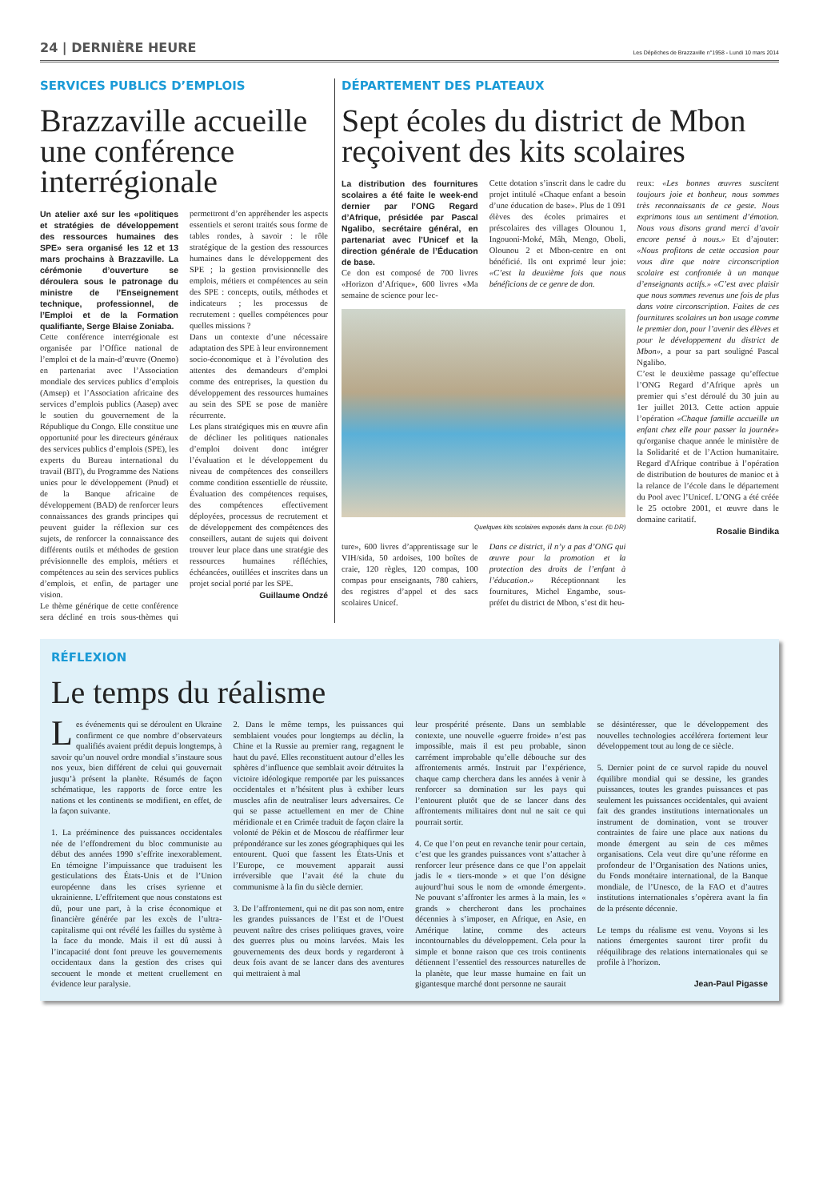24 | DERNIÈRE HEURE Les Dépêches de Brazzaville n°1958 - Lundi 10 mars 2014
SERVICES PUBLICS D’EMPLOIS
Brazzaville accueille une conférence interrégionale
Un atelier axé sur les «politiques et stratégies de développement des ressources humaines des SPE» sera organisé les 12 et 13 mars prochains à Brazzaville. La cérémonie d’ouverture se déroulera sous le patronage du ministre de l’Enseignement technique, professionnel, de l’Emploi et de la Formation qualifiante, Serge Blaise Zoniaba.
Cette conférence interrégionale est organisée par l’Office national de l’emploi et de la main-d’œuvre (Onemo) en partenariat avec l’Association mondiale des services publics d’emplois (Amsep) et l’Association africaine des services d’emplois publics (Aasep) avec le soutien du gouvernement de la République du Congo. Elle constitue une opportunité pour les directeurs généraux des services publics d’emplois (SPE), les experts du Bureau international du travail (BIT), du Programme des Nations unies pour le développement (Pnud) et de la Banque africaine de développement (BAD) de renforcer leurs connaissances des grands principes qui peuvent guider la réflexion sur ces sujets, de renforcer la connaissance des différents outils et méthodes de gestion prévisionnelle des emplois, métiers et compétences au sein des services publics d’emplois, et enfin, de partager une vision.
Le thème générique de cette conférence sera décliné en trois sous-thèmes qui permettront d’en appréhender les aspects essentiels et seront traités sous forme de tables rondes, à savoir : le rôle stratégique de la gestion des ressources humaines dans le développement des SPE ; la gestion provisionnelle des emplois, métiers et compétences au sein des SPE : concepts, outils, méthodes et indicateurs ; les processus de recrutement : quelles compétences pour quelles missions ?
Dans un contexte d’une nécessaire adaptation des SPE à leur environnement socio-économique et à l’évolution des attentes des demandeurs d’emploi comme des entreprises, la question du développement des ressources humaines au sein des SPE se pose de manière récurrente.
Les plans stratégiques mis en œuvre afin de décliner les politiques nationales d’emploi doivent donc intégrer l’évaluation et le développement du niveau de compétences des conseillers comme condition essentielle de réussite. Évaluation des compétences requises, des compétences effectivement déployées, processus de recrutement et de développement des compétences des conseillers, autant de sujets qui doivent trouver leur place dans une stratégie des ressources humaines réfléchies, échéancées, outillées et inscrites dans un projet social porté par les SPE.
Guillaume Ondzé
DÉPARTEMENT DES PLATEAUX
Sept écoles du district de Mbon reçoivent des kits scolaires
La distribution des fournitures scolaires a été faite le week-end dernier par l’ONG Regard d’Afrique, présidée par Pascal Ngalibo, secrétaire général, en partenariat avec l’Unicef et la direction générale de l’Éducation de base.
Ce don est composé de 700 livres «Horizon d’Afrique», 600 livres «Ma semaine de science pour lec-
Cette dotation s’inscrit dans le cadre du projet intitulé «Chaque enfant a besoin d’une éducation de base». Plus de 1 091 élèves des écoles primaires et préscolaires des villages Olounou 1, Ingouoni-Moké, Mâh, Mengo, Oboli, Olounou 2 et Mbon-centre en ont bénéficié. Ils ont exprimé leur joie: «C’est la deuxième fois que nous bénéficions de ce genre de don.
Quelques kits scolaires exposés dans la cour. (© DR)
ture», 600 livres d’apprentissage sur le VIH/sida, 50 ardoises, 100 boîtes de craie, 120 règles, 120 compas, 100 compas pour enseignants, 780 cahiers, des registres d’appel et des sacs scolaires Unicef.
Dans ce district, il n’y a pas d’ONG qui œuvre pour la promotion et la protection des droits de l’enfant à l’éducation.» Réceptionnant les fournitures, Michel Engambe, sous-préfet du district de Mbon, s’est dit heu-
reux: «Les bonnes œuvres suscitent toujours joie et bonheur, nous sommes très reconnaissants de ce geste. Nous exprimons tous un sentiment d’émotion. Nous vous disons grand merci d’avoir encore pensé à nous.» Et d’ajouter: «Nous profitons de cette occasion pour vous dire que notre circonscription scolaire est confrontée à un manque d’enseignants actifs.» «C’est avec plaisir que nous sommes revenus une fois de plus dans votre circonscription. Faites de ces fournitures scolaires un bon usage comme le premier don, pour l’avenir des élèves et pour le développement du district de Mbon», a pour sa part souligné Pascal Ngalibo.
C’est le deuxième passage qu’effectue l’ONG Regard d’Afrique après un premier qui s’est déroulé du 30 juin au 1er juillet 2013. Cette action appuie l’opération «Chaque famille accueille un enfant chez elle pour passer la journée» qu'organise chaque année le ministère de la Solidarité et de l’Action humanitaire. Regard d'Afrique contribue à l’opération de distribution de boutures de manioc et à la relance de l’école dans le département du Pool avec l’Unicef. L’ONG a été créée le 25 octobre 2001, et œuvre dans le domaine caritatif.
Rosalie Bindika
RÉFLEXION
Le temps du réalisme
Les événements qui se déroulent en Ukraine confirment ce que nombre d’observateurs qualifiés avaient prédit depuis longtemps, à savoir qu’un nouvel ordre mondial s’instaure sous nos yeux, bien différent de celui qui gouvernait jusqu’à présent la planète. Résumés de façon schématique, les rapports de force entre les nations et les continents se modifient, en effet, de la façon suivante.
1. La prééminence des puissances occidentales née de l’effondrement du bloc communiste au début des années 1990 s’effrite inexorablement. En témoigne l’impuissance que traduisent les gesticulations des États-Unis et de l’Union européenne dans les crises syrienne et ukrainienne. L’effritement que nous constatons est dû, pour une part, à la crise économique et financière générée par les excès de l’ultra-capitalisme qui ont révélé les failles du système à la face du monde. Mais il est dû aussi à l’incapacité dont font preuve les gouvernements occidentaux dans la gestion des crises qui secouent le monde et mettent cruellement en évidence leur paralysie.
2. Dans le même temps, les puissances qui semblaient vouées pour longtemps au déclin, la Chine et la Russie au premier rang, regagnent le haut du pavé. Elles reconstituent autour d’elles les sphères d’influence que semblait avoir détruites la victoire idéologique remportée par les puissances occidentales et n’hésitent plus à exhiber leurs muscles afin de neutraliser leurs adversaires. Ce qui se passe actuellement en mer de Chine méridionale et en Crimée traduit de façon claire la volonté de Pékin et de Moscou de réaffirmer leur prépondérance sur les zones géographiques qui les entourent. Quoi que fassent les États-Unis et l’Europe, ce mouvement apparait aussi irréversible que l’avait été la chute du communisme à la fin du siècle dernier.
3. De l’affrontement, qui ne dit pas son nom, entre les grandes puissances de l’Est et de l’Ouest peuvent naître des crises politiques graves, voire des guerres plus ou moins larvées. Mais les gouvernements des deux bords y regarderont à deux fois avant de se lancer dans des aventures qui mettraient à mal
leur prospérité présente. Dans un semblable contexte, une nouvelle «guerre froide» n’est pas impossible, mais il est peu probable, sinon carrément improbable qu’elle débouche sur des affrontements armés. Instruit par l’expérience, chaque camp cherchera dans les années à venir à renforcer sa domination sur les pays qui l’entourent plutôt que de se lancer dans des affrontements militaires dont nul ne sait ce qui pourrait sortir.
4. Ce que l’on peut en revanche tenir pour certain, c’est que les grandes puissances vont s’attacher à renforcer leur présence dans ce que l’on appelait jadis le « tiers-monde » et que l’on désigne aujourd’hui sous le nom de «monde émergent». Ne pouvant s’affronter les armes à la main, les « grands » chercheront dans les prochaines décennies à s’imposer, en Afrique, en Asie, en Amérique latine, comme des acteurs incontournables du développement. Cela pour la simple et bonne raison que ces trois continents détiennent l’essentiel des ressources naturelles de la planète, que leur masse humaine en fait un gigantesque marché dont personne ne saurait
se désintéresser, que le développement des nouvelles technologies accélérera fortement leur développement tout au long de ce siècle.
5. Dernier point de ce survol rapide du nouvel équilibre mondial qui se dessine, les grandes puissances, toutes les grandes puissances et pas seulement les puissances occidentales, qui avaient fait des grandes institutions internationales un instrument de domination, vont se trouver contraintes de faire une place aux nations du monde émergent au sein de ces mêmes organisations. Cela veut dire qu’une réforme en profondeur de l’Organisation des Nations unies, du Fonds monétaire international, de la Banque mondiale, de l’Unesco, de la FAO et d’autres institutions internationales s’opèrera avant la fin de la présente décennie.
Le temps du réalisme est venu. Voyons si les nations émergentes sauront tirer profit du rééquilibrage des relations internationales qui se profile à l’horizon.
Jean-Paul Pigasse